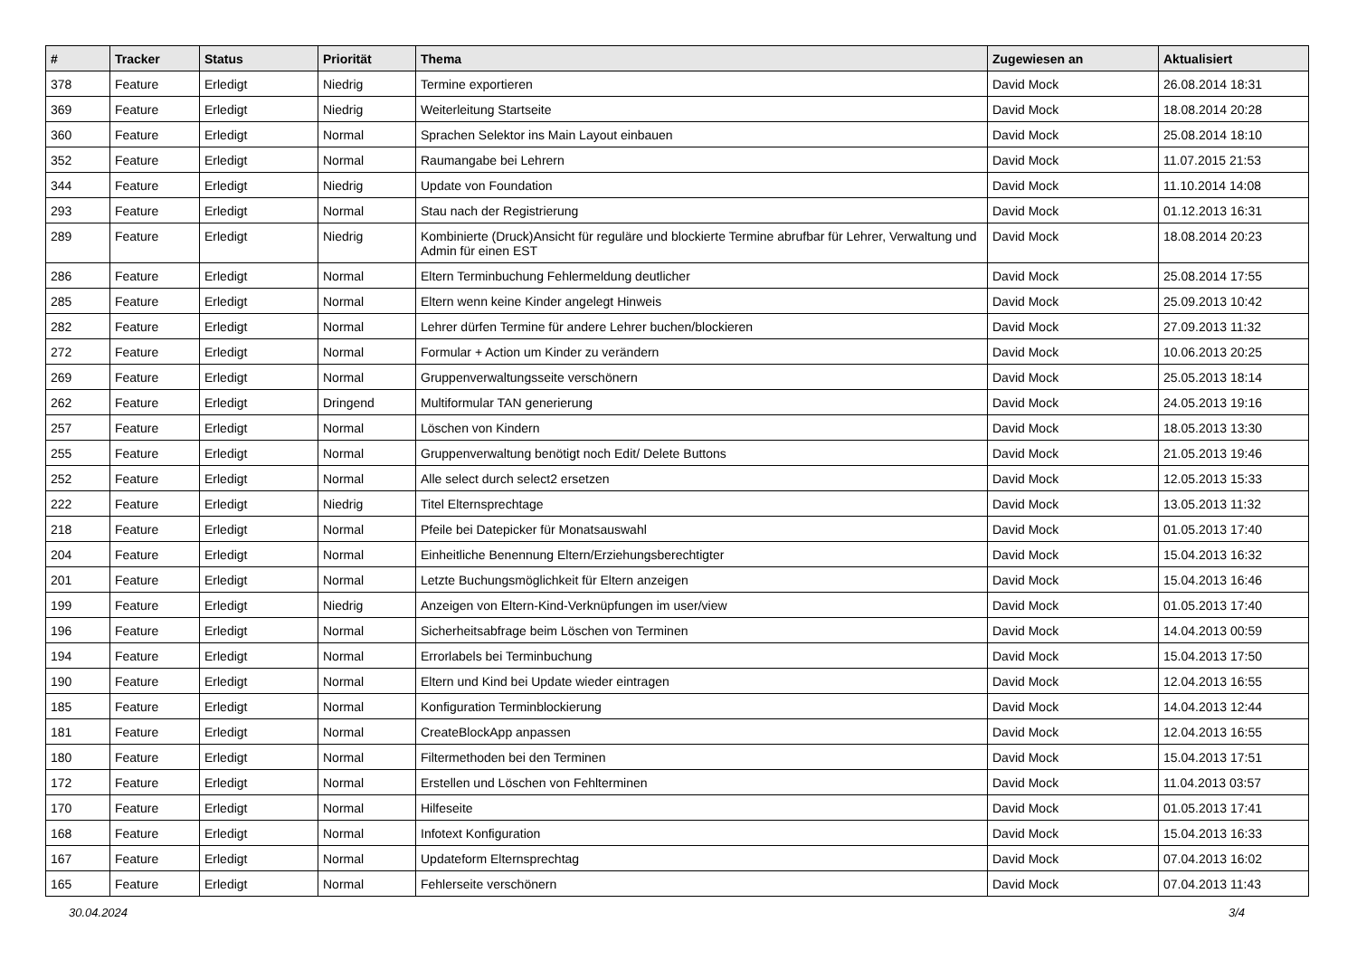| # | Tracker | Status | Priorität | Thema | Zugewiesen an | Aktualisiert |
| --- | --- | --- | --- | --- | --- | --- |
| 378 | Feature | Erledigt | Niedrig | Termine exportieren | David Mock | 26.08.2014 18:31 |
| 369 | Feature | Erledigt | Niedrig | Weiterleitung Startseite | David Mock | 18.08.2014 20:28 |
| 360 | Feature | Erledigt | Normal | Sprachen Selektor ins Main Layout einbauen | David Mock | 25.08.2014 18:10 |
| 352 | Feature | Erledigt | Normal | Raumangabe bei Lehrern | David Mock | 11.07.2015 21:53 |
| 344 | Feature | Erledigt | Niedrig | Update von Foundation | David Mock | 11.10.2014 14:08 |
| 293 | Feature | Erledigt | Normal | Stau nach der Registrierung | David Mock | 01.12.2013 16:31 |
| 289 | Feature | Erledigt | Niedrig | Kombinierte (Druck)Ansicht für reguläre und blockierte Termine abrufbar für Lehrer, Verwaltung und Admin für einen EST | David Mock | 18.08.2014 20:23 |
| 286 | Feature | Erledigt | Normal | Eltern Terminbuchung Fehlermeldung deutlicher | David Mock | 25.08.2014 17:55 |
| 285 | Feature | Erledigt | Normal | Eltern wenn keine Kinder angelegt Hinweis | David Mock | 25.09.2013 10:42 |
| 282 | Feature | Erledigt | Normal | Lehrer dürfen Termine für andere Lehrer buchen/blockieren | David Mock | 27.09.2013 11:32 |
| 272 | Feature | Erledigt | Normal | Formular + Action um Kinder zu verändern | David Mock | 10.06.2013 20:25 |
| 269 | Feature | Erledigt | Normal | Gruppenverwaltungsseite verschönern | David Mock | 25.05.2013 18:14 |
| 262 | Feature | Erledigt | Dringend | Multiformular TAN generierung | David Mock | 24.05.2013 19:16 |
| 257 | Feature | Erledigt | Normal | Löschen von Kindern | David Mock | 18.05.2013 13:30 |
| 255 | Feature | Erledigt | Normal | Gruppenverwaltung benötigt noch Edit/ Delete Buttons | David Mock | 21.05.2013 19:46 |
| 252 | Feature | Erledigt | Normal | Alle select durch select2 ersetzen | David Mock | 12.05.2013 15:33 |
| 222 | Feature | Erledigt | Niedrig | Titel Elternsprechtage | David Mock | 13.05.2013 11:32 |
| 218 | Feature | Erledigt | Normal | Pfeile bei Datepicker für Monatsauswahl | David Mock | 01.05.2013 17:40 |
| 204 | Feature | Erledigt | Normal | Einheitliche Benennung Eltern/Erziehungsberechtigter | David Mock | 15.04.2013 16:32 |
| 201 | Feature | Erledigt | Normal | Letzte Buchungsmöglichkeit für Eltern anzeigen | David Mock | 15.04.2013 16:46 |
| 199 | Feature | Erledigt | Niedrig | Anzeigen von Eltern-Kind-Verknüpfungen im user/view | David Mock | 01.05.2013 17:40 |
| 196 | Feature | Erledigt | Normal | Sicherheitsabfrage beim Löschen von Terminen | David Mock | 14.04.2013 00:59 |
| 194 | Feature | Erledigt | Normal | Errorlabels bei Terminbuchung | David Mock | 15.04.2013 17:50 |
| 190 | Feature | Erledigt | Normal | Eltern und Kind bei Update wieder eintragen | David Mock | 12.04.2013 16:55 |
| 185 | Feature | Erledigt | Normal | Konfiguration Terminblockierung | David Mock | 14.04.2013 12:44 |
| 181 | Feature | Erledigt | Normal | CreateBlockApp anpassen | David Mock | 12.04.2013 16:55 |
| 180 | Feature | Erledigt | Normal | Filtermethoden bei den Terminen | David Mock | 15.04.2013 17:51 |
| 172 | Feature | Erledigt | Normal | Erstellen und Löschen von Fehlterminen | David Mock | 11.04.2013 03:57 |
| 170 | Feature | Erledigt | Normal | Hilfeseite | David Mock | 01.05.2013 17:41 |
| 168 | Feature | Erledigt | Normal | Infotext Konfiguration | David Mock | 15.04.2013 16:33 |
| 167 | Feature | Erledigt | Normal | Updateform Elternsprechtag | David Mock | 07.04.2013 16:02 |
| 165 | Feature | Erledigt | Normal | Fehlerseite verschönern | David Mock | 07.04.2013 11:43 |
30.04.2024 3/4